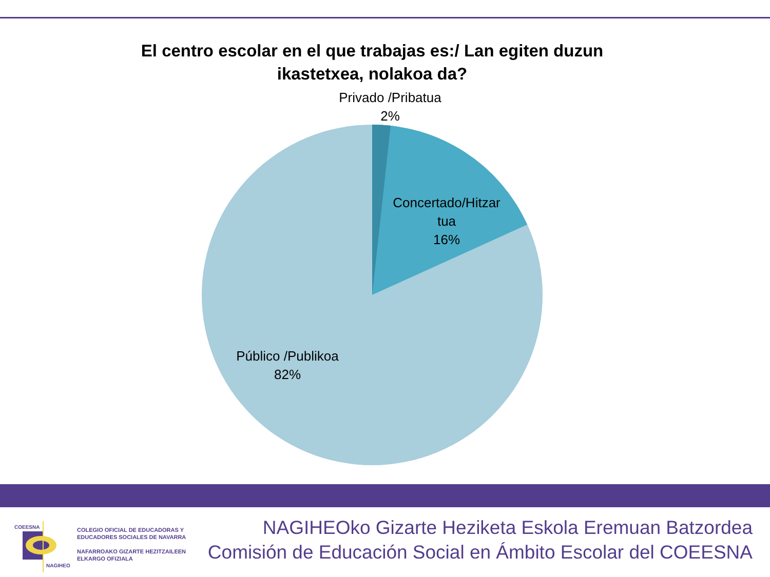El centro escolar en el que trabajas es:/ Lan egiten duzun
ikastetxea, nolakoa da?
Privado /Pribatua
2%
Concertado/Hitzar
tua
16%
Público /Publikoa
82%
COEESNA
NAGIHEO
COLEGIO OFICIAL DE EDUCADORAS Y
EDUCADORES SOCIALES DE NAVARRA
NAFARROAKO GIZARTE HEZITZAILEEN
ELKARGO OFIZIALA
NAGIHEOko Gizarte Heziketa Eskola Eremuan Batzordea
Comisión de Educación Social en Ámbito Escolar del COEESNA